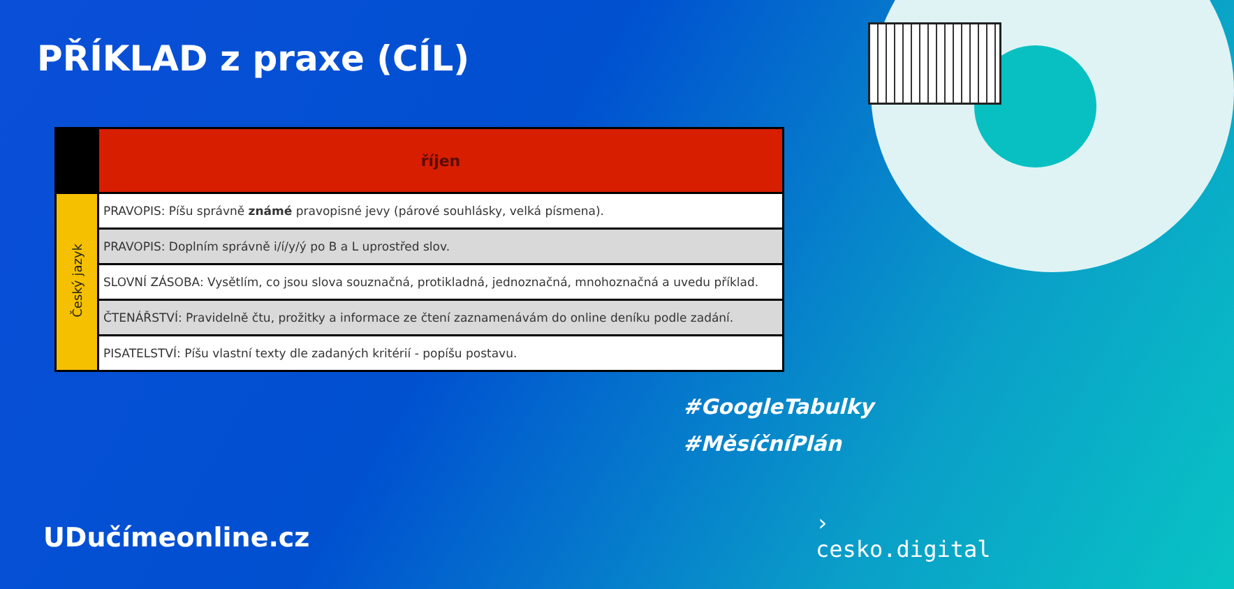PŘÍKLAD z praxe (CÍL)
| | říjen |
| --- | --- |
| Český jazyk | PRAVOPIS: Píšu správně známé pravopisné jevy (párové souhlásky, velká písmena). |
| | PRAVOPIS: Doplním správně i/í/y/ý po B a L uprostřed slov. |
| | SLOVNÍ ZÁSOBA: Vysětlím, co jsou slova souznačná, protikladná, jednoznačná, mnohoznačná a uvedu příklad. |
| | ČTENÁŘSTVÍ: Pravidelně čtu, prožitky a informace ze čtení zaznamenávám do online deníku podle zadání. |
| | PISATELSTVÍ: Píšu vlastní texty dle zadaných kritérií - popíšu postavu. |
#GoogleTabulky
#MěsíčníPlán
UDučímeonline.cz
›
cesko.digital